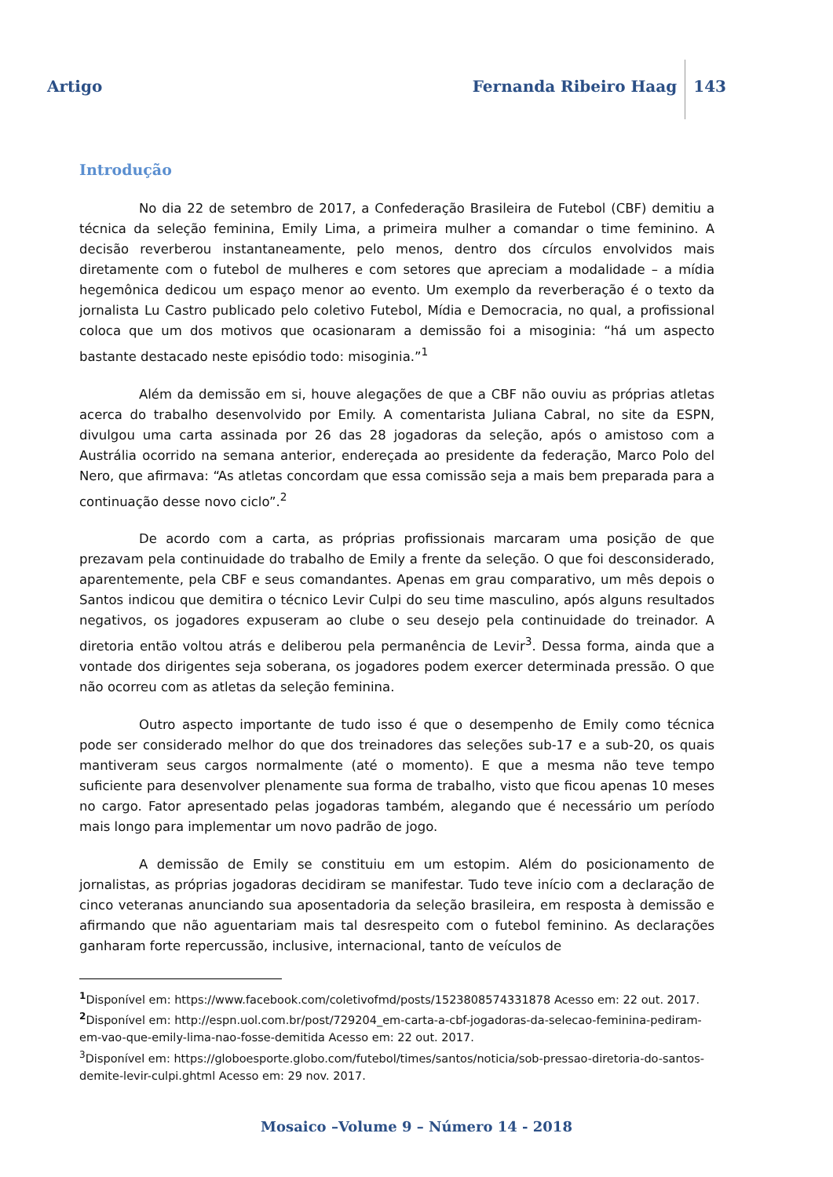Artigo Fernanda Ribeiro Haag 143
Introdução
No dia 22 de setembro de 2017, a Confederação Brasileira de Futebol (CBF) demitiu a técnica da seleção feminina, Emily Lima, a primeira mulher a comandar o time feminino. A decisão reverberou instantaneamente, pelo menos, dentro dos círculos envolvidos mais diretamente com o futebol de mulheres e com setores que apreciam a modalidade – a mídia hegemônica dedicou um espaço menor ao evento. Um exemplo da reverberação é o texto da jornalista Lu Castro publicado pelo coletivo Futebol, Mídia e Democracia, no qual, a profissional coloca que um dos motivos que ocasionaram a demissão foi a misoginia: “há um aspecto bastante destacado neste episódio todo: misoginia.”<sup>1</sup>
Além da demissão em si, houve alegações de que a CBF não ouviu as próprias atletas acerca do trabalho desenvolvido por Emily. A comentarista Juliana Cabral, no site da ESPN, divulgou uma carta assinada por 26 das 28 jogadoras da seleção, após o amistoso com a Austrália ocorrido na semana anterior, endereçada ao presidente da federação, Marco Polo del Nero, que afirmava: “As atletas concordam que essa comissão seja a mais bem preparada para a continuação desse novo ciclo”.<sup>2</sup>
De acordo com a carta, as próprias profissionais marcaram uma posição de que prezavam pela continuidade do trabalho de Emily a frente da seleção. O que foi desconsiderado, aparentemente, pela CBF e seus comandantes. Apenas em grau comparativo, um mês depois o Santos indicou que demitira o técnico Levir Culpi do seu time masculino, após alguns resultados negativos, os jogadores expuseram ao clube o seu desejo pela continuidade do treinador. A diretoria então voltou atrás e deliberou pela permanência de Levir<sup>3</sup>. Dessa forma, ainda que a vontade dos dirigentes seja soberana, os jogadores podem exercer determinada pressão. O que não ocorreu com as atletas da seleção feminina.
Outro aspecto importante de tudo isso é que o desempenho de Emily como técnica pode ser considerado melhor do que dos treinadores das seleções sub-17 e a sub-20, os quais mantiveram seus cargos normalmente (até o momento). E que a mesma não teve tempo suficiente para desenvolver plenamente sua forma de trabalho, visto que ficou apenas 10 meses no cargo. Fator apresentado pelas jogadoras também, alegando que é necessário um período mais longo para implementar um novo padrão de jogo.
A demissão de Emily se constituiu em um estopim. Além do posicionamento de jornalistas, as próprias jogadoras decidiram se manifestar. Tudo teve início com a declaração de cinco veteranas anunciando sua aposentadoria da seleção brasileira, em resposta à demissão e afirmando que não aguentariam mais tal desrespeito com o futebol feminino. As declarações ganharam forte repercussão, inclusive, internacional, tanto de veículos de
<sup>1</sup> Disponível em: https://www.facebook.com/coletivofmd/posts/1523808574331878 Acesso em: 22 out. 2017.
<sup>2</sup> Disponível em: http://espn.uol.com.br/post/729204_em-carta-a-cbf-jogadoras-da-selecao-feminina-pediram-em-vao-que-emily-lima-nao-fosse-demitida Acesso em: 22 out. 2017.
<sup>3</sup> Disponível em: https://globoesporte.globo.com/futebol/times/santos/noticia/sob-pressao-diretoria-do-santos-demite-levir-culpi.ghtml Acesso em: 29 nov. 2017.
Mosaico –Volume 9 – Número 14 - 2018